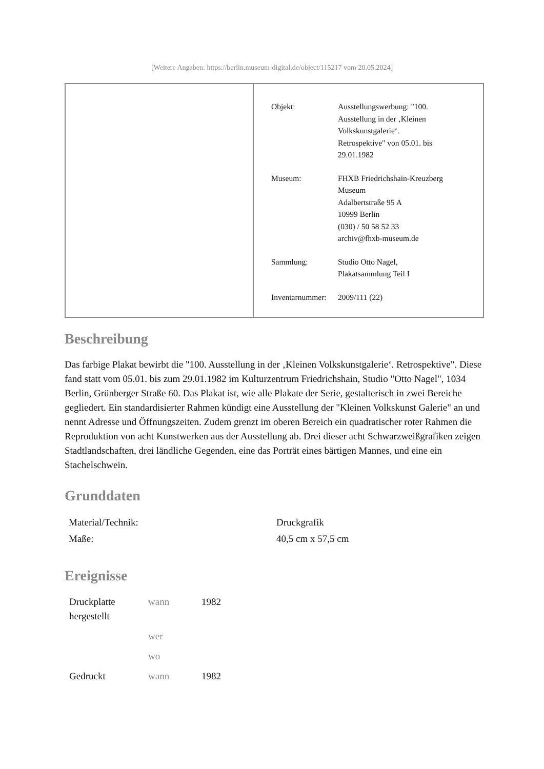[Weitere Angaben: https://berlin.museum-digital.de/object/115217 vom 20.05.2024]
| Objekt: | Ausstellungswerbung: "100. Ausstellung in der ‚Kleinen Volkskunstgalerie‘. Retrospektive" von 05.01. bis 29.01.1982 |
| Museum: | FHXB Friedrichshain-Kreuzberg Museum Adalbertstraße 95 A 10999 Berlin (030) / 50 58 52 33 archiv@fhxb-museum.de |
| Sammlung: | Studio Otto Nagel, Plakatsammlung Teil I |
| Inventarnummer: | 2009/111 (22) |
Beschreibung
Das farbige Plakat bewirbt die "100. Ausstellung in der ‚Kleinen Volkskunstgalerie‘. Retrospektive". Diese fand statt vom 05.01. bis zum 29.01.1982 im Kulturzentrum Friedrichshain, Studio "Otto Nagel", 1034 Berlin, Grünberger Straße 60. Das Plakat ist, wie alle Plakate der Serie, gestalterisch in zwei Bereiche gegliedert. Ein standardisierter Rahmen kündigt eine Ausstellung der "Kleinen Volkskunst Galerie" an und nennt Adresse und Öffnungszeiten. Zudem grenzt im oberen Bereich ein quadratischer roter Rahmen die Reproduktion von acht Kunstwerken aus der Ausstellung ab. Drei dieser acht Schwarzweißgrafiken zeigen Stadtlandschaften, drei ländliche Gegenden, eine das Porträt eines bärtigen Mannes, und eine ein Stachelschwein.
Grunddaten
| Material/Technik: | Druckgrafik |
| Maße: | 40,5 cm x 57,5 cm |
Ereignisse
| Druckplatte hergestellt | wann | 1982 |
| | wer | |
| | wo | |
| Gedruckt | wann | 1982 |